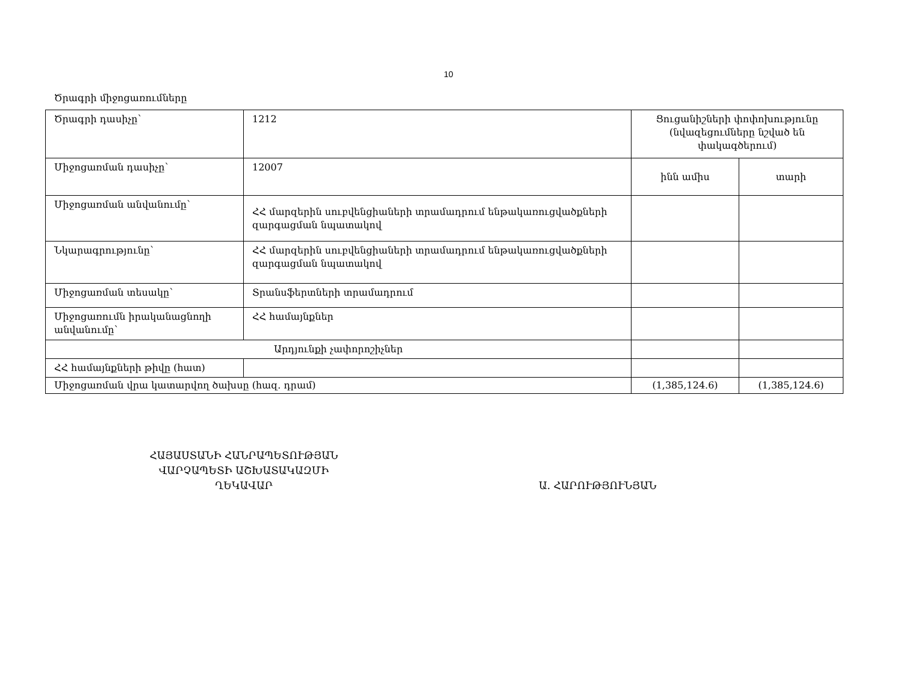10
Ծրագրի միջոցառումները
| Ծրագրի դասիչը՝ | 1212 | Ցուցանիշների փոփոխությունը (նվազեցումները նշված են փակագծերում) | |
| Միջոցառման դասիչը՝ | 12007 | ինն ամիս | տարի |
| Միջոցառման անվանումը՝ | ՀՀ մարզերին սուբվենցիաների տրամադրում ենթակառուցվածքների զարգացման նպատակով | | |
| Նկարագրությունը՝ | ՀՀ մարզերին սուբվենցիաների տրամադրում ենթակառուցվածքների զարգացման նպատակով | | |
| Միջոցառման տեսակը՝ | Տրանսֆերտների տրամադրում | | |
| Միջոցառումն իրականացնողի անվանումը՝ | ՀՀ համայնքներ | | |
| Արդյունքի չափորոշիչներ | | | |
| ՀՀ համայնքների թիվը (հատ) | | | |
| Միջոցառման վրա կատարվող ծախսը (հազ. դրամ) | | (1,385,124.6) | (1,385,124.6) |
ՀԱՅԱՍՏԱՆԻ ՀԱՆՐԱՊԵՏՈՒԹՅԱՆ
ՎԱՐՉԱՊԵՏԻ ԱՇԽԱՏԱԿԱԶՄԻ
ՂԵԿԱՎԱՐ
Ա. ՀԱՐՈՒԹՅՈՒՆՅԱՆ